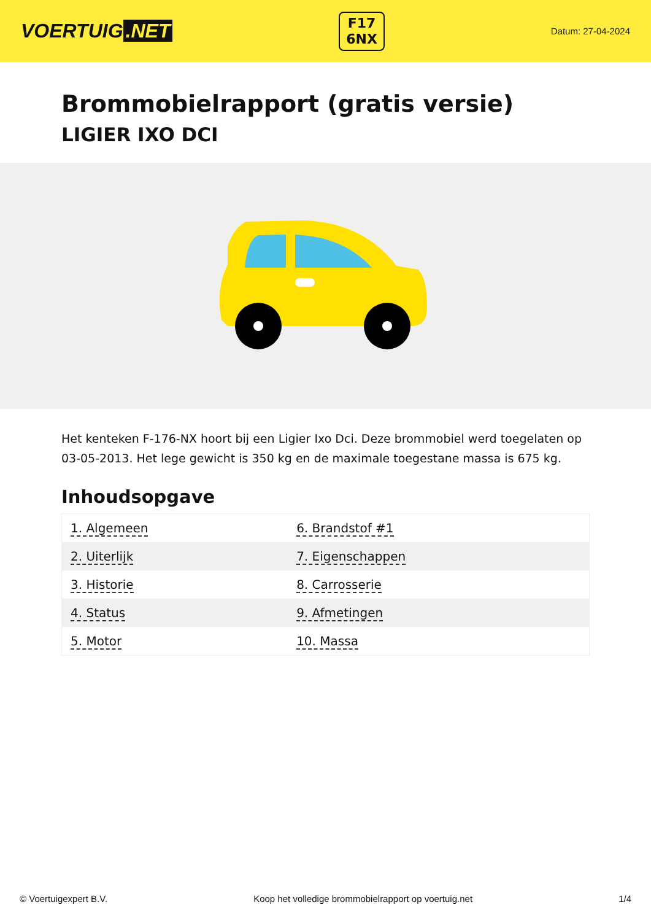VOERTUIG.NET
F17
6NX
Datum: 27-04-2024
Brommobielrapport (gratis versie)
LIGIER IXO DCI
Het kenteken F-176-NX hoort bij een Ligier Ixo Dci. Deze brommobiel werd toegelaten op 03-05-2013. Het lege gewicht is 350 kg en de maximale toegestane massa is 675 kg.
Inhoudsopgave
| 1. Algemeen | 6. Brandstof #1 |
| 2. Uiterlijk | 7. Eigenschappen |
| 3. Historie | 8. Carrosserie |
| 4. Status | 9. Afmetingen |
| 5. Motor | 10. Massa |
© Voertuigexpert B.V. Koop het volledige brommobielrapport op voertuig.net 1/4